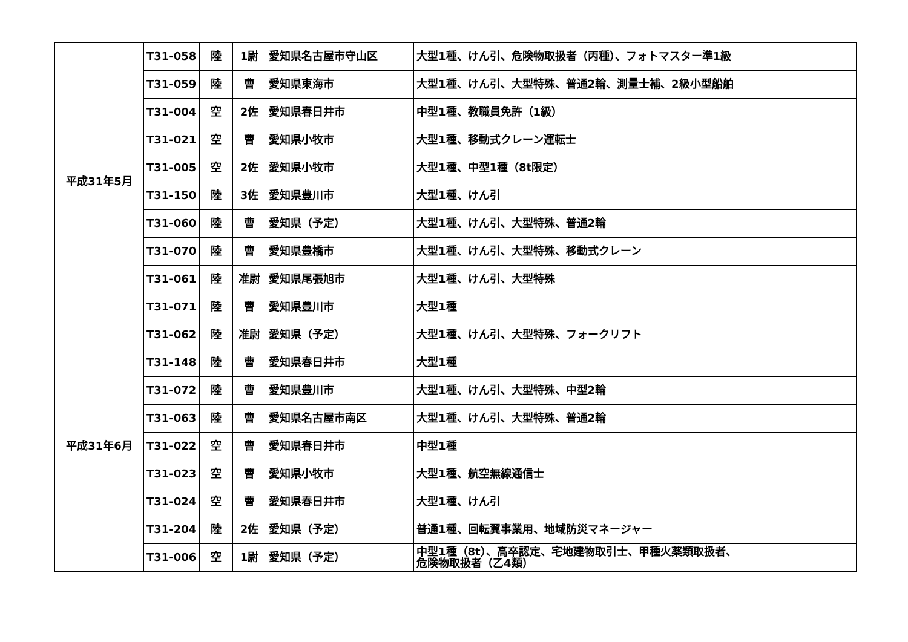| 平成31年5月 | T31-058 | 陸 | 1尉 | 愛知県名古屋市守山区 | 大型1種、けん引、危険物取扱者（丙種）、フォトマスター準1級 |
| | T31-059 | 陸 | 曹 | 愛知県東海市 | 大型1種、けん引、大型特殊、普通2輪、測量士補、2級小型船舶 |
| | T31-004 | 空 | 2佐 | 愛知県春日井市 | 中型1種、教職員免許（1級） |
| | T31-021 | 空 | 曹 | 愛知県小牧市 | 大型1種、移動式クレーン運転士 |
| | T31-005 | 空 | 2佐 | 愛知県小牧市 | 大型1種、中型1種（8t限定） |
| | T31-150 | 陸 | 3佐 | 愛知県豊川市 | 大型1種、けん引 |
| | T31-060 | 陸 | 曹 | 愛知県（予定） | 大型1種、けん引、大型特殊、普通2輪 |
| | T31-070 | 陸 | 曹 | 愛知県豊橋市 | 大型1種、けん引、大型特殊、移動式クレーン |
| | T31-061 | 陸 | 准尉 | 愛知県尾張旭市 | 大型1種、けん引、大型特殊 |
| | T31-071 | 陸 | 曹 | 愛知県豊川市 | 大型1種 |
| 平成31年6月 | T31-062 | 陸 | 准尉 | 愛知県（予定） | 大型1種、けん引、大型特殊、フォークリフト |
| | T31-148 | 陸 | 曹 | 愛知県春日井市 | 大型1種 |
| | T31-072 | 陸 | 曹 | 愛知県豊川市 | 大型1種、けん引、大型特殊、中型2輪 |
| | T31-063 | 陸 | 曹 | 愛知県名古屋市南区 | 大型1種、けん引、大型特殊、普通2輪 |
| | T31-022 | 空 | 曹 | 愛知県春日井市 | 中型1種 |
| | T31-023 | 空 | 曹 | 愛知県小牧市 | 大型1種、航空無線通信士 |
| | T31-024 | 空 | 曹 | 愛知県春日井市 | 大型1種、けん引 |
| | T31-204 | 陸 | 2佐 | 愛知県（予定） | 普通1種、回転翼事業用、地域防災マネージャー |
| | T31-006 | 空 | 1尉 | 愛知県（予定） | 中型1種（8t）、高卒認定、宅地建物取引士、甲種火薬類取扱者、 危険物取扱者（乙4類） |